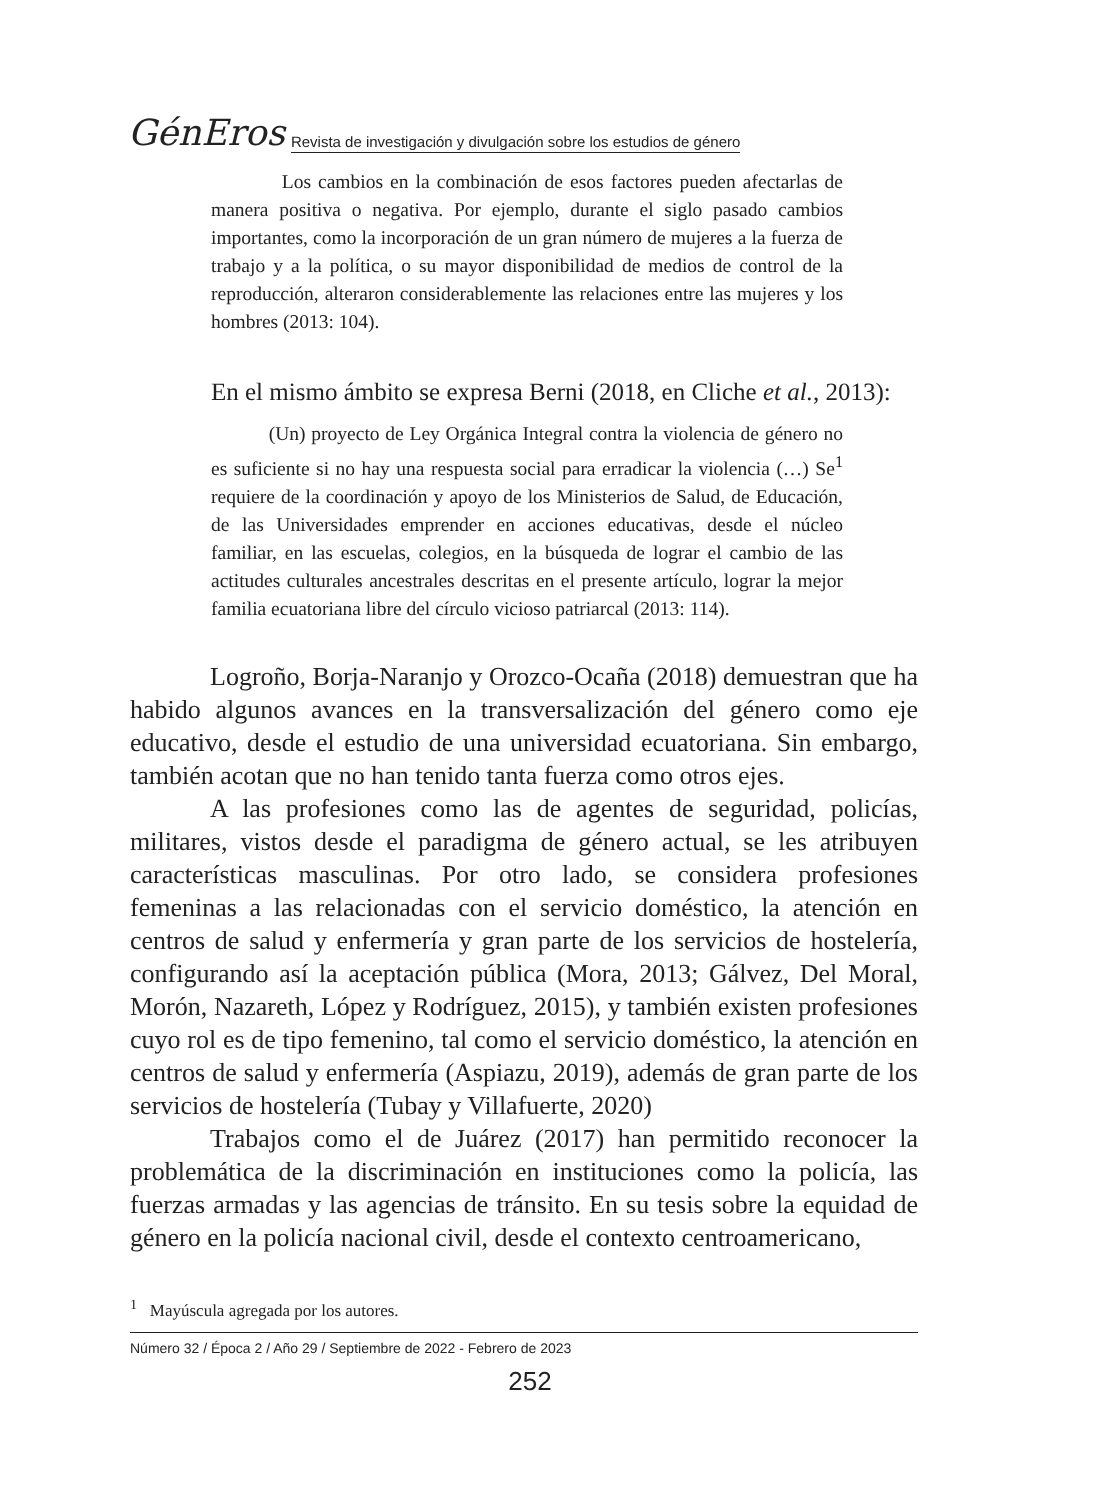GénEros Revista de investigación y divulgación sobre los estudios de género
Los cambios en la combinación de esos factores pueden afectarlas de manera positiva o negativa. Por ejemplo, durante el siglo pasado cambios importantes, como la incorporación de un gran número de mujeres a la fuerza de trabajo y a la política, o su mayor disponibilidad de medios de control de la reproducción, alteraron considerablemente las relaciones entre las mujeres y los hombres (2013: 104).
En el mismo ámbito se expresa Berni (2018, en Cliche et al., 2013):
(Un) proyecto de Ley Orgánica Integral contra la violencia de género no es suficiente si no hay una respuesta social para erradicar la violencia (…) Se<sup>1</sup> requiere de la coordinación y apoyo de los Ministerios de Salud, de Educación, de las Universidades emprender en acciones educativas, desde el núcleo familiar, en las escuelas, colegios, en la búsqueda de lograr el cambio de las actitudes culturales ancestrales descritas en el presente artículo, lograr la mejor familia ecuatoriana libre del círculo vicioso patriarcal (2013: 114).
Logroño, Borja-Naranjo y Orozco-Ocaña (2018) demuestran que ha habido algunos avances en la transversalización del género como eje educativo, desde el estudio de una universidad ecuatoriana. Sin embargo, también acotan que no han tenido tanta fuerza como otros ejes.
A las profesiones como las de agentes de seguridad, policías, militares, vistos desde el paradigma de género actual, se les atribuyen características masculinas. Por otro lado, se considera profesiones femeninas a las relacionadas con el servicio doméstico, la atención en centros de salud y enfermería y gran parte de los servicios de hostelería, configurando así la aceptación pública (Mora, 2013; Gálvez, Del Moral, Morón, Nazareth, López y Rodríguez, 2015), y también existen profesiones cuyo rol es de tipo femenino, tal como el servicio doméstico, la atención en centros de salud y enfermería (Aspiazu, 2019), además de gran parte de los servicios de hostelería (Tubay y Villafuerte, 2020)
Trabajos como el de Juárez (2017) han permitido reconocer la problemática de la discriminación en instituciones como la policía, las fuerzas armadas y las agencias de tránsito. En su tesis sobre la equidad de género en la policía nacional civil, desde el contexto centroamericano,
<sup>1</sup> Mayúscula agregada por los autores.
Número 32 / Época 2 / Año 29 / Septiembre de 2022 - Febrero de 2023
252